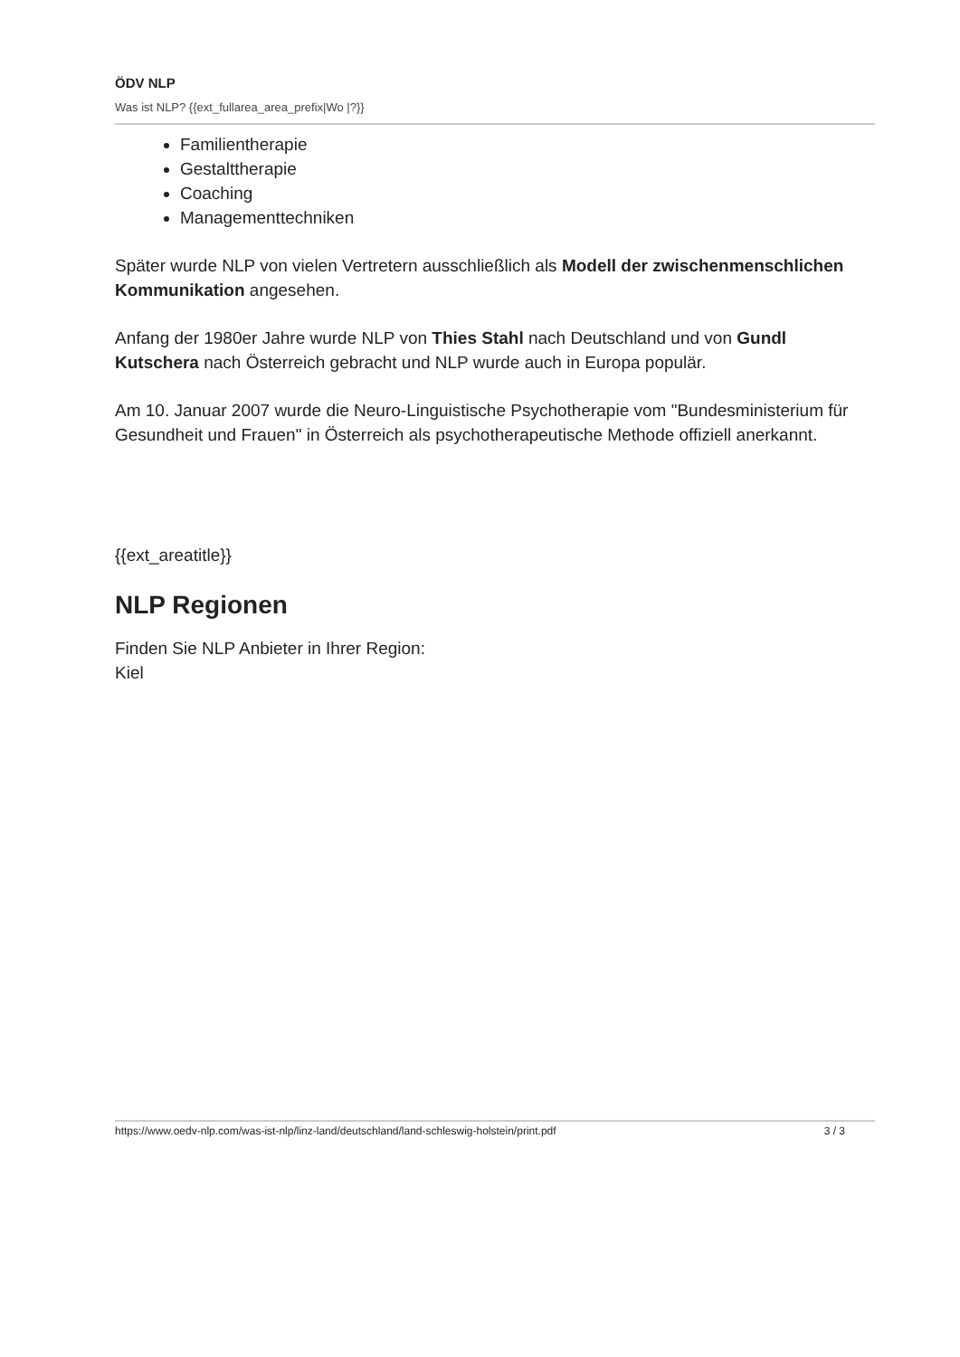ÖDV NLP
Was ist NLP? {{ext_fullarea_area_prefix|Wo |?}}
Familientherapie
Gestalttherapie
Coaching
Managementtechniken
Später wurde NLP von vielen Vertretern ausschließlich als Modell der zwischenmenschlichen Kommunikation angesehen.
Anfang der 1980er Jahre wurde NLP von Thies Stahl nach Deutschland und von Gundl Kutschera nach Österreich gebracht und NLP wurde auch in Europa populär.
Am 10. Januar 2007 wurde die Neuro-Linguistische Psychotherapie vom "Bundesministerium für Gesundheit und Frauen" in Österreich als psychotherapeutische Methode offiziell anerkannt.
{{ext_areatitle}}
NLP Regionen
Finden Sie NLP Anbieter in Ihrer Region:
Kiel
https://www.oedv-nlp.com/was-ist-nlp/linz-land/deutschland/land-schleswig-holstein/print.pdf 3 / 3